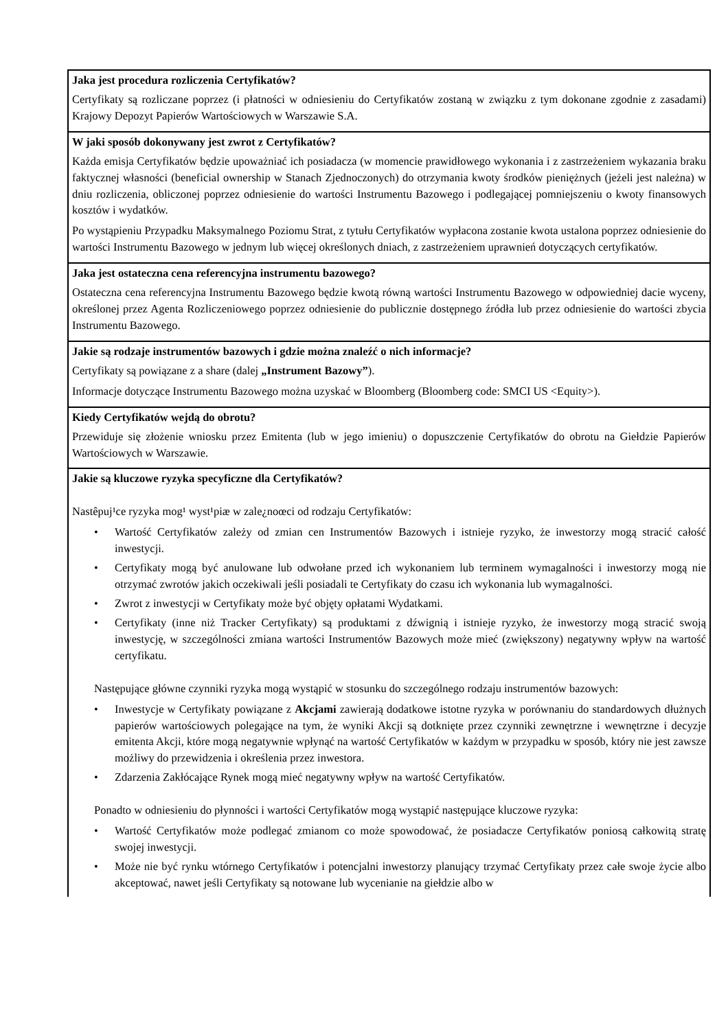| Jaka jest procedura rozliczenia Certyfikatów? Certyfikaty są rozliczane poprzez (i płatności w odniesieniu do Certyfikatów zostaną w związku z tym dokonane zgodnie z zasadami) Krajowy Depozyt Papierów Wartościowych w Warszawie S.A. |
| W jaki sposób dokonywany jest zwrot z Certyfikatów? Każda emisja Certyfikatów będzie upoważniać ich posiadacza (w momencie prawidłowego wykonania i z zastrzeżeniem wykazania braku faktycznej własności (beneficial ownership w Stanach Zjednoczonych) do otrzymania kwoty środków pieniężnych (jeżeli jest należna) w dniu rozliczenia, obliczonej poprzez odniesienie do wartości Instrumentu Bazowego i podlegającej pomniejszeniu o kwoty finansowych kosztów i wydatków. Po wystąpieniu Przypadku Maksymalnego Poziomu Strat, z tytułu Certyfikatów wypłacona zostanie kwota ustalona poprzez odniesienie do wartości Instrumentu Bazowego w jednym lub więcej określonych dniach, z zastrzeżeniem uprawnień dotyczących certyfikatów. |
| Jaka jest ostateczna cena referencyjna instrumentu bazowego? Ostateczna cena referencyjna Instrumentu Bazowego będzie kwotą równą wartości Instrumentu Bazowego w odpowiedniej dacie wyceny, określonej przez Agenta Rozliczeniowego poprzez odniesienie do publicznie dostępnego źródła lub przez odniesienie do wartości zbycia Instrumentu Bazowego. |
| Jakie są rodzaje instrumentów bazowych i gdzie można znaleźć o nich informacje? Certyfikaty są powiązane z a share (dalej „Instrument Bazowy” ). Informacje dotyczące Instrumentu Bazowego można uzyskać w Bloomberg (Bloomberg code: SMCI US <Equity>). |
| Kiedy Certyfikatów wejdą do obrotu? Przewiduje się złożenie wniosku przez Emitenta (lub w jego imieniu) o dopuszczenie Certyfikatów do obrotu na Giełdzie Papierów Wartościowych w Warszawie. |
| Jakie są kluczowe ryzyka specyficzne dla Certyfikatów? Nastêpuj¹ce ryzyka mog¹ wyst¹piæ w zale¿noœci od rodzaju Certyfikatów: • Wartość Certyfikatów zależy od zmian cen Instrumentów Bazowych i istnieje ryzyko, że inwestorzy mogą stracić całość inwestycji. • Certyfikaty mogą być anulowane lub odwołane przed ich wykonaniem lub terminem wymagalności i inwestorzy mogą nie otrzymać zwrotów jakich oczekiwali jeśli posiadali te Certyfikaty do czasu ich wykonania lub wymagalności. • Zwrot z inwestycji w Certyfikaty może być objęty opłatami Wydatkami. • Certyfikaty (inne niż Tracker Certyfikaty) są produktami z dźwignią i istnieje ryzyko, że inwestorzy mogą stracić swoją inwestycję, w szczególności zmiana wartości Instrumentów Bazowych może mieć (zwiększony) negatywny wpływ na wartość certyfikatu. Następujące główne czynniki ryzyka mogą wystąpić w stosunku do szczególnego rodzaju instrumentów bazowych: • Inwestycje w Certyfikaty powiązane z Akcjami zawierają dodatkowe istotne ryzyka w porównaniu do standardowych dłużnych papierów wartościowych polegające na tym, że wyniki Akcji są dotknięte przez czynniki zewnętrzne i wewnętrzne i decyzje emitenta Akcji, które mogą negatywnie wpłynąć na wartość Certyfikatów w każdym w przypadku w sposób, który nie jest zawsze możliwy do przewidzenia i określenia przez inwestora. • Zdarzenia Zakłócające Rynek mogą mieć negatywny wpływ na wartość Certyfikatów. Ponadto w odniesieniu do płynności i wartości Certyfikatów mogą wystąpić następujące kluczowe ryzyka: • Wartość Certyfikatów może podlegać zmianom co może spowodować, że posiadacze Certyfikatów poniosą całkowitą stratę swojej inwestycji. • Może nie być rynku wtórnego Certyfikatów i potencjalni inwestorzy planujący trzymać Certyfikaty przez całe swoje życie albo akceptować, nawet jeśli Certyfikaty są notowane lub wycenianie na giełdzie albo w |